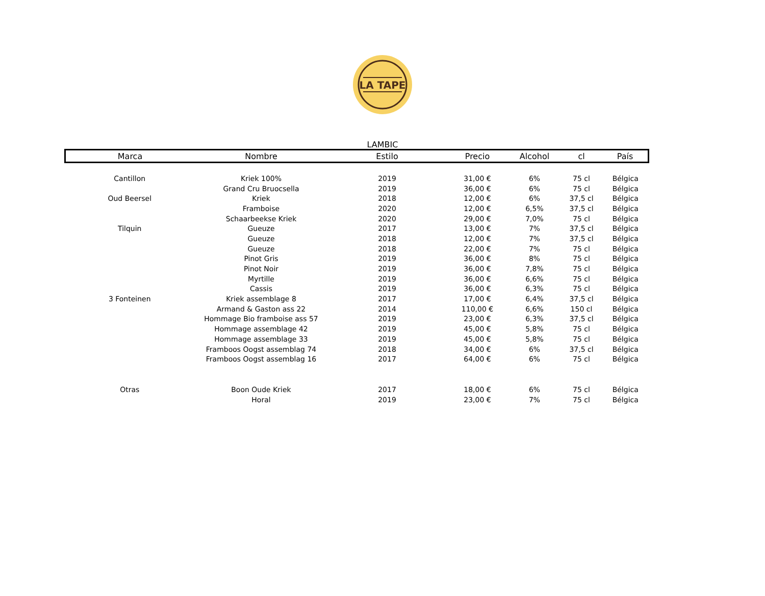LA TAPE
LAMBIC
| Marca | Nombre | Estilo | Precio | Alcohol | cl | País |
| --- | --- | --- | --- | --- | --- | --- |
| Cantillon | Kriek 100% | 2019 | 31,00 € | 6% | 75 cl | Bélgica |
| | Grand Cru Bruocsella | 2019 | 36,00 € | 6% | 75 cl | Bélgica |
| Oud Beersel | Kriek | 2018 | 12,00 € | 6% | 37,5 cl | Bélgica |
| | Framboise | 2020 | 12,00 € | 6,5% | 37,5 cl | Bélgica |
| | Schaarbeekse Kriek | 2020 | 29,00 € | 7,0% | 75 cl | Bélgica |
| Tilquin | Gueuze | 2017 | 13,00 € | 7% | 37,5 cl | Bélgica |
| | Gueuze | 2018 | 12,00 € | 7% | 37,5 cl | Bélgica |
| | Gueuze | 2018 | 22,00 € | 7% | 75 cl | Bélgica |
| | Pinot Gris | 2019 | 36,00 € | 8% | 75 cl | Bélgica |
| | Pinot Noir | 2019 | 36,00 € | 7,8% | 75 cl | Bélgica |
| | Myrtille | 2019 | 36,00 € | 6,6% | 75 cl | Bélgica |
| | Cassis | 2019 | 36,00 € | 6,3% | 75 cl | Bélgica |
| 3 Fonteinen | Kriek assemblage 8 | 2017 | 17,00 € | 6,4% | 37,5 cl | Bélgica |
| | Armand & Gaston ass 22 | 2014 | 110,00 € | 6,6% | 150 cl | Bélgica |
| | Hommage Bio framboise ass 57 | 2019 | 23,00 € | 6,3% | 37,5 cl | Bélgica |
| | Hommage assemblage 42 | 2019 | 45,00 € | 5,8% | 75 cl | Bélgica |
| | Hommage assemblage 33 | 2019 | 45,00 € | 5,8% | 75 cl | Bélgica |
| | Framboos Oogst assemblag 74 | 2018 | 34,00 € | 6% | 37,5 cl | Bélgica |
| | Framboos Oogst assemblag 16 | 2017 | 64,00 € | 6% | 75 cl | Bélgica |
| Otras | Boon Oude Kriek | 2017 | 18,00 € | 6% | 75 cl | Bélgica |
| | Horal | 2019 | 23,00 € | 7% | 75 cl | Bélgica |